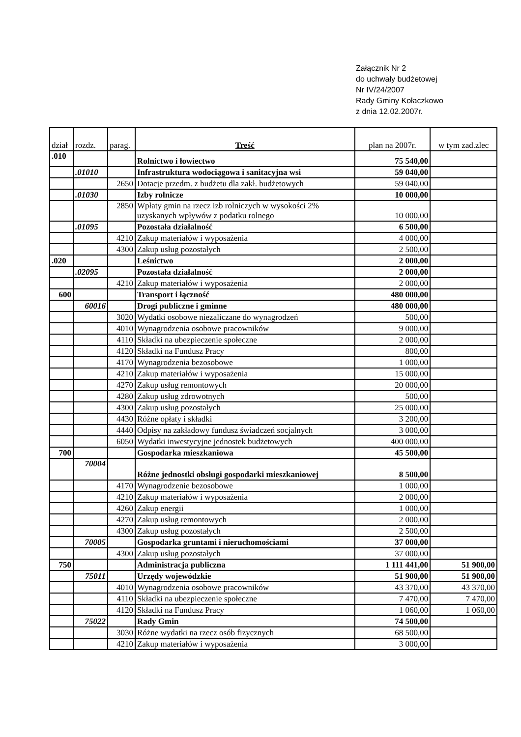Załącznik Nr 2
do uchwały budżetowej
Nr IV/24/2007
Rady Gminy Kołaczkowo
z dnia 12.02.2007r.
| dział | rozdz. | parag. | Treść | plan na 2007r. | w tym zad.zlec |
| --- | --- | --- | --- | --- | --- |
| .010 | | | Rolnictwo i łowiectwo | 75 540,00 | |
| | .01010 | | Infrastruktura wodociągowa i sanitacyjna wsi | 59 040,00 | |
| | | 2650 | Dotacje przedm. z budżetu dla zakł. budżetowych | 59 040,00 | |
| | .01030 | | Izby rolnicze | 10 000,00 | |
| | | 2850 | Wpłaty gmin na rzecz izb rolniczych w wysokości 2% uzyskanych wpływów z podatku rolnego | 10 000,00 | |
| | .01095 | | Pozostała działalność | 6 500,00 | |
| | | 4210 | Zakup materiałów i wyposażenia | 4 000,00 | |
| | | 4300 | Zakup usług pozostałych | 2 500,00 | |
| .020 | | | Leśnictwo | 2 000,00 | |
| | .02095 | | Pozostała działalność | 2 000,00 | |
| | | 4210 | Zakup materiałów i wyposażenia | 2 000,00 | |
| 600 | | | Transport i łączność | 480 000,00 | |
| | 60016 | | Drogi publiczne i gminne | 480 000,00 | |
| | | 3020 | Wydatki osobowe niezaliczane do wynagrodzeń | 500,00 | |
| | | 4010 | Wynagrodzenia osobowe pracowników | 9 000,00 | |
| | | 4110 | Składki na ubezpieczenie społeczne | 2 000,00 | |
| | | 4120 | Składki na Fundusz Pracy | 800,00 | |
| | | 4170 | Wynagrodzenia bezosobowe | 1 000,00 | |
| | | 4210 | Zakup materiałów i wyposażenia | 15 000,00 | |
| | | 4270 | Zakup usług remontowych | 20 000,00 | |
| | | 4280 | Zakup usług zdrowotnych | 500,00 | |
| | | 4300 | Zakup usług pozostałych | 25 000,00 | |
| | | 4430 | Różne opłaty i składki | 3 200,00 | |
| | | 4440 | Odpisy na zakładowy fundusz świadczeń socjalnych | 3 000,00 | |
| | | 6050 | Wydatki inwestycyjne jednostek budżetowych | 400 000,00 | |
| 700 | | | Gospodarka mieszkaniowa | 45 500,00 | |
| | 70004 | | Różne jednostki obsługi gospodarki mieszkaniowej | 8 500,00 | |
| | | 4170 | Wynagrodzenie bezosobowe | 1 000,00 | |
| | | 4210 | Zakup materiałów i wyposażenia | 2 000,00 | |
| | | 4260 | Zakup energii | 1 000,00 | |
| | | 4270 | Zakup usług remontowych | 2 000,00 | |
| | | 4300 | Zakup usług pozostałych | 2 500,00 | |
| | 70005 | | Gospodarka gruntami i nieruchomościami | 37 000,00 | |
| | | 4300 | Zakup usług pozostałych | 37 000,00 | |
| 750 | | | Administracja publiczna | 1 111 441,00 | 51 900,00 |
| | 75011 | | Urzędy wojewódzkie | 51 900,00 | 51 900,00 |
| | | 4010 | Wynagrodzenia osobowe pracowników | 43 370,00 | 43 370,00 |
| | | 4110 | Składki na ubezpieczenie społeczne | 7 470,00 | 7 470,00 |
| | | 4120 | Składki na Fundusz Pracy | 1 060,00 | 1 060,00 |
| | 75022 | | Rady Gmin | 74 500,00 | |
| | | 3030 | Różne wydatki na rzecz osób fizycznych | 68 500,00 | |
| | | 4210 | Zakup materiałów i wyposażenia | 3 000,00 | |